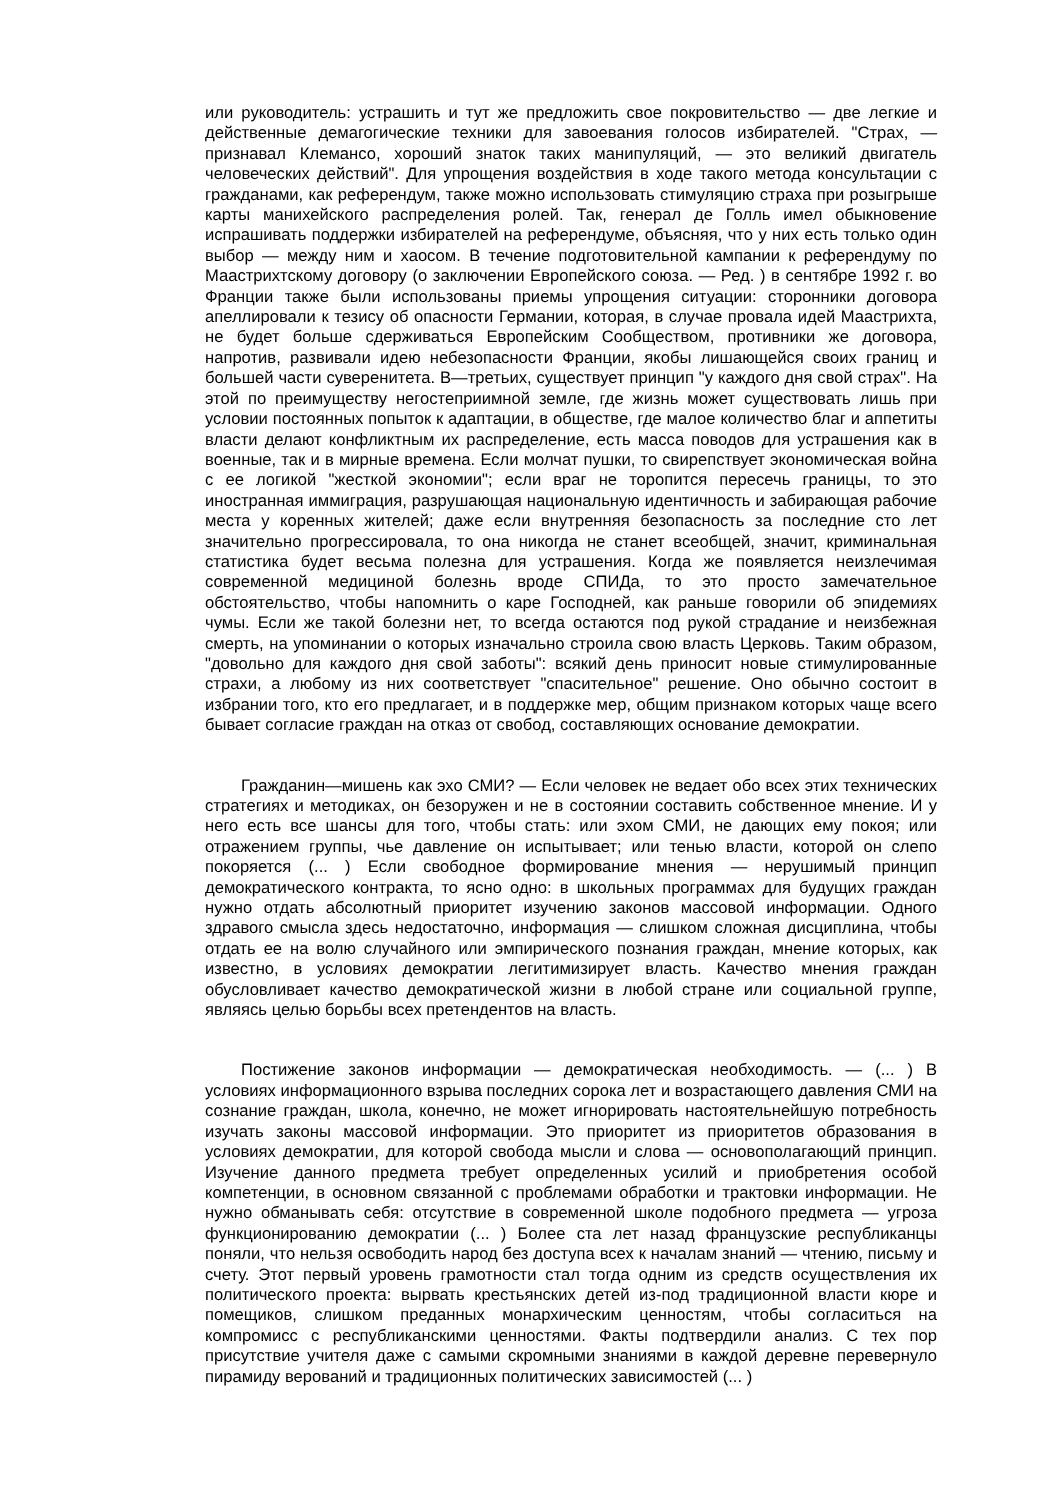или руководитель: устрашить и тут же предложить свое покровительство — две легкие и действенные демагогические техники для завоевания голосов избирателей. "Страх, — признавал Клемансо, хороший знаток таких манипуляций, — это великий двигатель человеческих действий". Для упрощения воздействия в ходе такого метода консультации с гражданами, как референдум, также можно использовать стимуляцию страха при розыгрыше карты манихейского распределения ролей. Так, генерал де Голль имел обыкновение испрашивать поддержки избирателей на референдуме, объясняя, что у них есть только один выбор — между ним и хаосом. В течение подготовительной кампании к референдуму по Маастрихтскому договору (о заключении Европейского союза. — Ред. ) в сентябре 1992 г. во Франции также были использованы приемы упрощения ситуации: сторонники договора апеллировали к тезису об опасности Германии, которая, в случае провала идей Маастрихта, не будет больше сдерживаться Европейским Сообществом, противники же договора, напротив, развивали идею небезопасности Франции, якобы лишающейся своих границ и большей части суверенитета. В—третьих, существует принцип "у каждого дня свой страх". На этой по преимуществу негостеприимной земле, где жизнь может существовать лишь при условии постоянных попыток к адаптации, в обществе, где малое количество благ и аппетиты власти делают конфликтным их распределение, есть масса поводов для устрашения как в военные, так и в мирные времена. Если молчат пушки, то свирепствует экономическая война с ее логикой "жесткой экономии"; если враг не торопится пересечь границы, то это иностранная иммиграция, разрушающая национальную идентичность и забирающая рабочие места у коренных жителей; даже если внутренняя безопасность за последние сто лет значительно прогрессировала, то она никогда не станет всеобщей, значит, криминальная статистика будет весьма полезна для устрашения. Когда же появляется неизлечимая современной медициной болезнь вроде СПИДа, то это просто замечательное обстоятельство, чтобы напомнить о каре Господней, как раньше говорили об эпидемиях чумы. Если же такой болезни нет, то всегда остаются под рукой страдание и неизбежная смерть, на упоминании о которых изначально строила свою власть Церковь. Таким образом, "довольно для каждого дня свой заботы": всякий день приносит новые стимулированные страхи, а любому из них соответствует "спасительное" решение. Оно обычно состоит в избрании того, кто его предлагает, и в поддержке мер, общим признаком которых чаще всего бывает согласие граждан на отказ от свобод, составляющих основание демократии.
Гражданин—мишень как эхо СМИ? — Если человек не ведает обо всех этих технических стратегиях и методиках, он безоружен и не в состоянии составить собственное мнение. И у него есть все шансы для того, чтобы стать: или эхом СМИ, не дающих ему покоя; или отражением группы, чье давление он испытывает; или тенью власти, которой он слепо покоряется (... ) Если свободное формирование мнения — нерушимый принцип демократического контракта, то ясно одно: в школьных программах для будущих граждан нужно отдать абсолютный приоритет изучению законов массовой информации. Одного здравого смысла здесь недостаточно, информация — слишком сложная дисциплина, чтобы отдать ее на волю случайного или эмпирического познания граждан, мнение которых, как известно, в условиях демократии легитимизирует власть. Качество мнения граждан обусловливает качество демократической жизни в любой стране или социальной группе, являясь целью борьбы всех претендентов на власть.
Постижение законов информации — демократическая необходимость. — (... ) В условиях информационного взрыва последних сорока лет и возрастающего давления СМИ на сознание граждан, школа, конечно, не может игнорировать настоятельнейшую потребность изучать законы массовой информации. Это приоритет из приоритетов образования в условиях демократии, для которой свобода мысли и слова — основополагающий принцип. Изучение данного предмета требует определенных усилий и приобретения особой компетенции, в основном связанной с проблемами обработки и трактовки информации. Не нужно обманывать себя: отсутствие в современной школе подобного предмета — угроза функционированию демократии (... ) Более ста лет назад французские республиканцы поняли, что нельзя освободить народ без доступа всех к началам знаний — чтению, письму и счету. Этот первый уровень грамотности стал тогда одним из средств осуществления их политического проекта: вырвать крестьянских детей из-под традиционной власти кюре и помещиков, слишком преданных монархическим ценностям, чтобы согласиться на компромисс с республиканскими ценностями. Факты подтвердили анализ. С тех пор присутствие учителя даже с самыми скромными знаниями в каждой деревне перевернуло пирамиду верований и традиционных политических зависимостей (... )